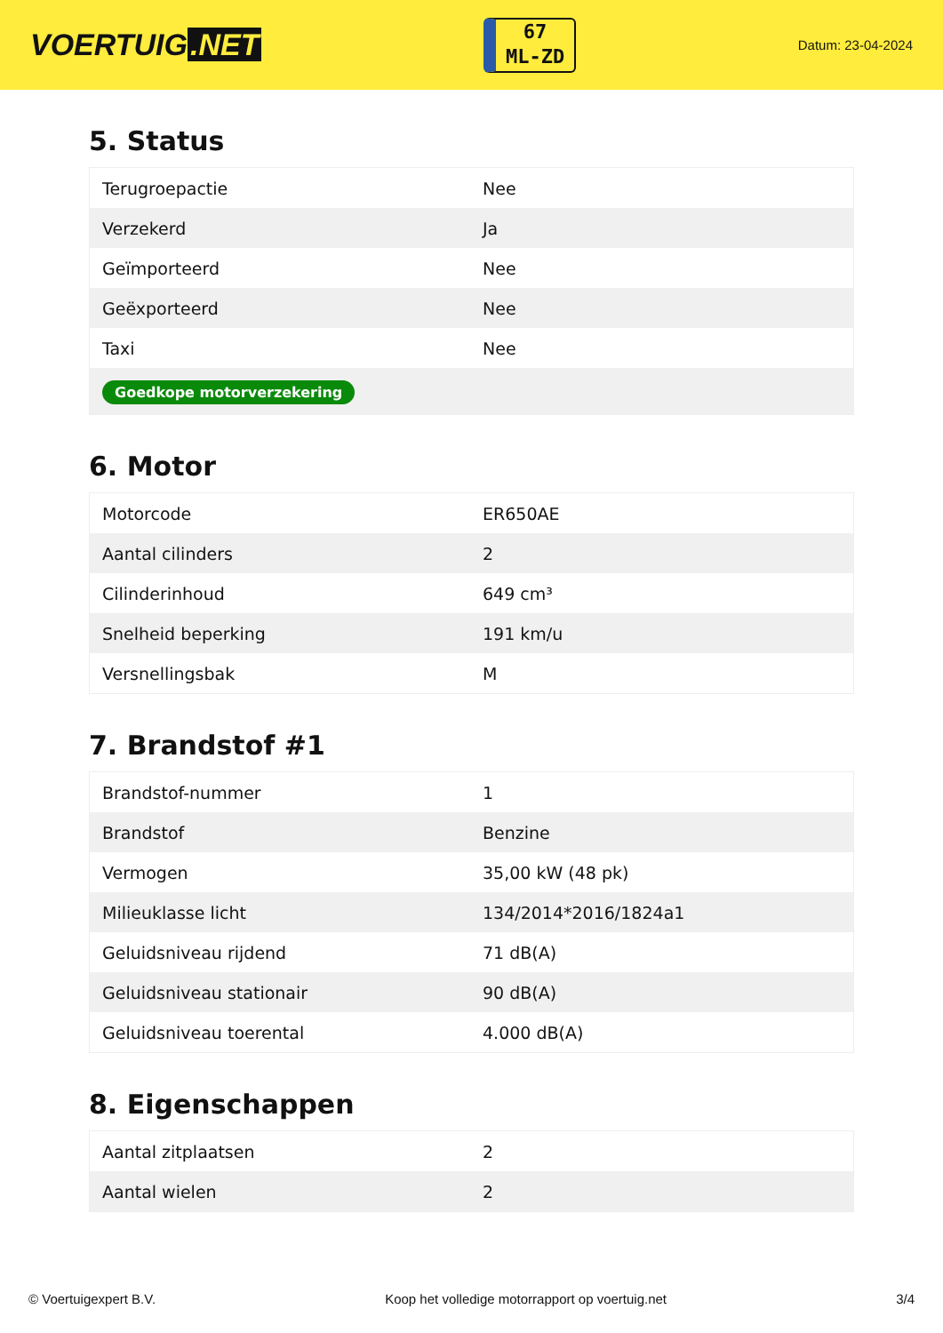VOERTUIG.NET
67
ML-ZD
Datum: 23-04-2024
5. Status
| Terugroepactie | Nee |
| Verzekerd | Ja |
| Geïmporteerd | Nee |
| Geëxporteerd | Nee |
| Taxi | Nee |
| Goedkope motorverzekering | |
6. Motor
| Motorcode | ER650AE |
| Aantal cilinders | 2 |
| Cilinderinhoud | 649 cm³ |
| Snelheid beperking | 191 km/u |
| Versnellingsbak | M |
7. Brandstof #1
| Brandstof-nummer | 1 |
| Brandstof | Benzine |
| Vermogen | 35,00 kW (48 pk) |
| Milieuklasse licht | 134/2014*2016/1824a1 |
| Geluidsniveau rijdend | 71 dB(A) |
| Geluidsniveau stationair | 90 dB(A) |
| Geluidsniveau toerental | 4.000 dB(A) |
8. Eigenschappen
| Aantal zitplaatsen | 2 |
| Aantal wielen | 2 |
© Voertuigexpert B.V. Koop het volledige motorrapport op voertuig.net 3/4